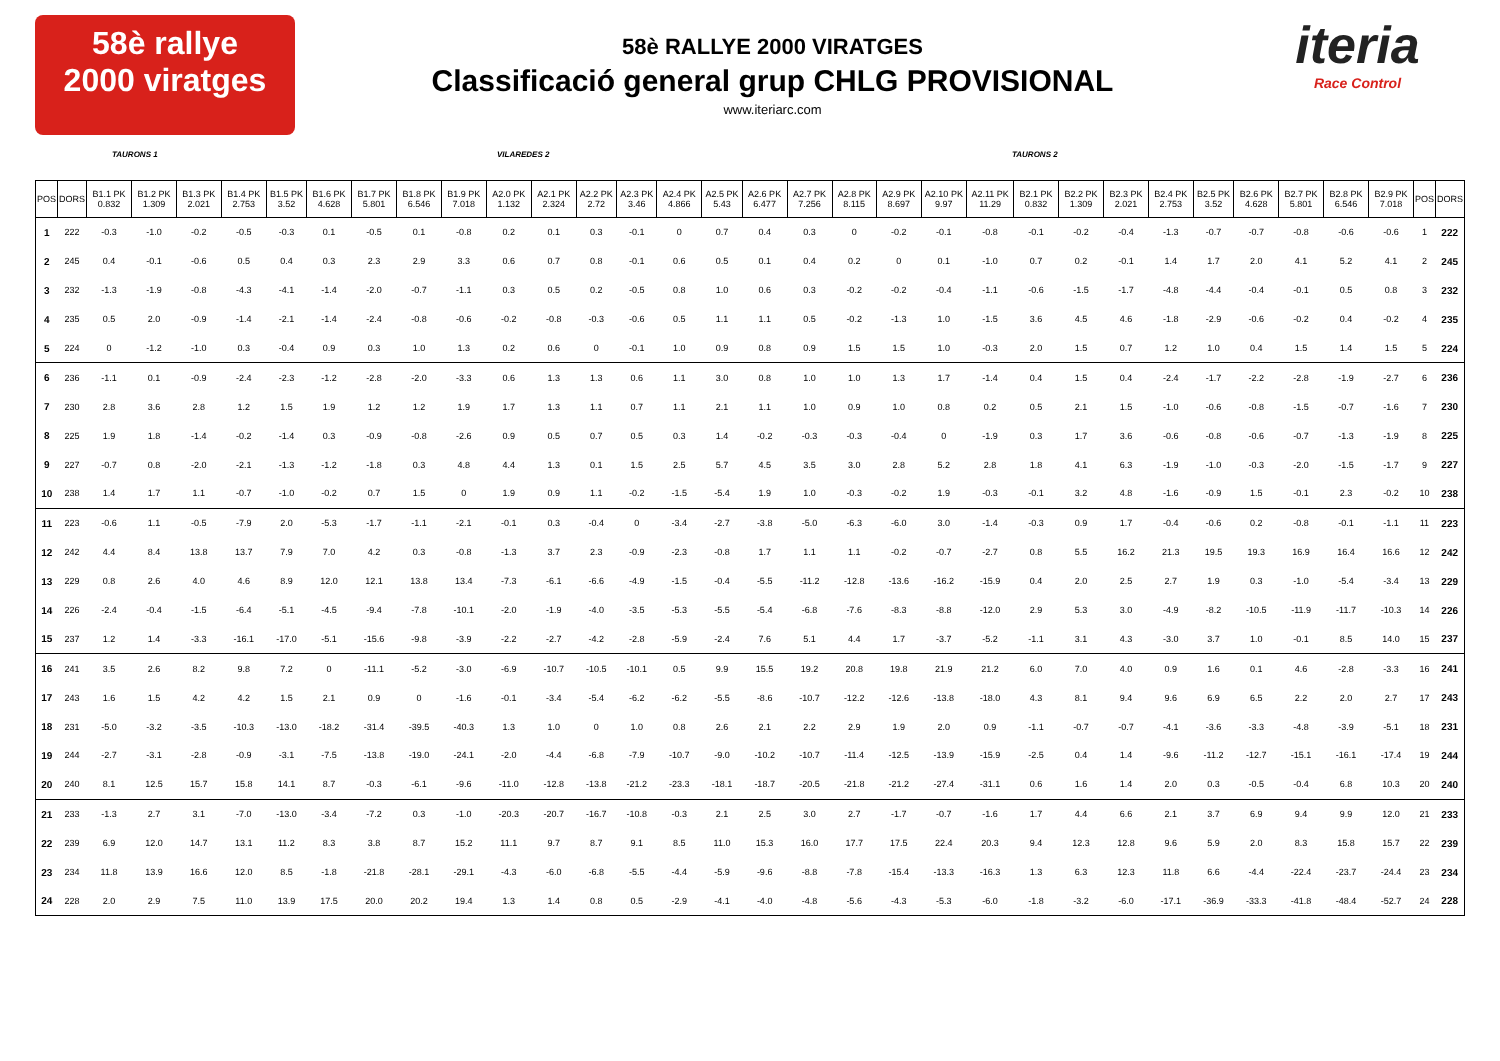58è rallye
2000 viratges
58è RALLYE 2000 VIRATGES
Classificació general grup CHLG PROVISIONAL
www.iteriarc.com
iteria
Race Control
TAURONS 1 VILAREDES 2 TAURONS 2
| POS | DORS | B1.1 PK 0.832 | B1.2 PK 1.309 | B1.3 PK 2.021 | B1.4 PK 2.753 | B1.5 PK 3.52 | B1.6 PK 4.628 | B1.7 PK 5.801 | B1.8 PK 6.546 | B1.9 PK 7.018 | A2.0 PK 1.132 | A2.1 PK 2.324 | A2.2 PK 2.72 | A2.3 PK 3.46 | A2.4 PK 4.866 | A2.5 PK 5.43 | A2.6 PK 6.477 | A2.7 PK 7.256 | A2.8 PK 8.115 | A2.9 PK 8.697 | A2.10 PK 9.97 | A2.11 PK 11.29 | B2.1 PK 0.832 | B2.2 PK 1.309 | B2.3 PK 2.021 | B2.4 PK 2.753 | B2.5 PK 3.52 | B2.6 PK 4.628 | B2.7 PK 5.801 | B2.8 PK 6.546 | B2.9 PK 7.018 | POS | DORS |
| --- | --- | --- | --- | --- | --- | --- | --- | --- | --- | --- | --- | --- | --- | --- | --- | --- | --- | --- | --- | --- | --- | --- | --- | --- | --- | --- | --- | --- | --- | --- | --- | --- | --- |
| 1 | 222 | -0.3 | -1.0 | -0.2 | -0.5 | -0.3 | 0.1 | -0.5 | 0.1 | -0.8 | 0.2 | 0.1 | 0.3 | -0.1 | 0 | 0.7 | 0.4 | 0.3 | 0 | -0.2 | -0.1 | -0.8 | -0.1 | -0.2 | -0.4 | -1.3 | -0.7 | -0.7 | -0.8 | -0.6 | -0.6 | 1 | 222 |
| 2 | 245 | 0.4 | -0.1 | -0.6 | 0.5 | 0.4 | 0.3 | 2.3 | 2.9 | 3.3 | 0.6 | 0.7 | 0.8 | -0.1 | 0.6 | 0.5 | 0.1 | 0.4 | 0.2 | 0 | 0.1 | -1.0 | 0.7 | 0.2 | -0.1 | 1.4 | 1.7 | 2.0 | 4.1 | 5.2 | 4.1 | 2 | 245 |
| 3 | 232 | -1.3 | -1.9 | -0.8 | -4.3 | -4.1 | -1.4 | -2.0 | -0.7 | -1.1 | 0.3 | 0.5 | 0.2 | -0.5 | 0.8 | 1.0 | 0.6 | 0.3 | -0.2 | -0.2 | -0.4 | -1.1 | -0.6 | -1.5 | -1.7 | -4.8 | -4.4 | -0.4 | -0.1 | 0.5 | 0.8 | 3 | 232 |
| 4 | 235 | 0.5 | 2.0 | -0.9 | -1.4 | -2.1 | -1.4 | -2.4 | -0.8 | -0.6 | -0.2 | -0.8 | -0.3 | -0.6 | 0.5 | 1.1 | 1.1 | 0.5 | -0.2 | -1.3 | 1.0 | -1.5 | 3.6 | 4.5 | 4.6 | -1.8 | -2.9 | -0.6 | -0.2 | 0.4 | -0.2 | 4 | 235 |
| 5 | 224 | 0 | -1.2 | -1.0 | 0.3 | -0.4 | 0.9 | 0.3 | 1.0 | 1.3 | 0.2 | 0.6 | 0 | -0.1 | 1.0 | 0.9 | 0.8 | 0.9 | 1.5 | 1.5 | 1.0 | -0.3 | 2.0 | 1.5 | 0.7 | 1.2 | 1.0 | 0.4 | 1.5 | 1.4 | 1.5 | 5 | 224 |
| 6 | 236 | -1.1 | 0.1 | -0.9 | -2.4 | -2.3 | -1.2 | -2.8 | -2.0 | -3.3 | 0.6 | 1.3 | 1.3 | 0.6 | 1.1 | 3.0 | 0.8 | 1.0 | 1.0 | 1.3 | 1.7 | -1.4 | 0.4 | 1.5 | 0.4 | -2.4 | -1.7 | -2.2 | -2.8 | -1.9 | -2.7 | 6 | 236 |
| 7 | 230 | 2.8 | 3.6 | 2.8 | 1.2 | 1.5 | 1.9 | 1.2 | 1.2 | 1.9 | 1.7 | 1.3 | 1.1 | 0.7 | 1.1 | 2.1 | 1.1 | 1.0 | 0.9 | 1.0 | 0.8 | 0.2 | 0.5 | 2.1 | 1.5 | -1.0 | -0.6 | -0.8 | -1.5 | -0.7 | -1.6 | 7 | 230 |
| 8 | 225 | 1.9 | 1.8 | -1.4 | -0.2 | -1.4 | 0.3 | -0.9 | -0.8 | -2.6 | 0.9 | 0.5 | 0.7 | 0.5 | 0.3 | 1.4 | -0.2 | -0.3 | -0.3 | -0.4 | 0 | -1.9 | 0.3 | 1.7 | 3.6 | -0.6 | -0.8 | -0.6 | -0.7 | -1.3 | -1.9 | 8 | 225 |
| 9 | 227 | -0.7 | 0.8 | -2.0 | -2.1 | -1.3 | -1.2 | -1.8 | 0.3 | 4.8 | 4.4 | 1.3 | 0.1 | 1.5 | 2.5 | 5.7 | 4.5 | 3.5 | 3.0 | 2.8 | 5.2 | 2.8 | 1.8 | 4.1 | 6.3 | -1.9 | -1.0 | -0.3 | -2.0 | -1.5 | -1.7 | 9 | 227 |
| 10 | 238 | 1.4 | 1.7 | 1.1 | -0.7 | -1.0 | -0.2 | 0.7 | 1.5 | 0 | 1.9 | 0.9 | 1.1 | -0.2 | -1.5 | -5.4 | 1.9 | 1.0 | -0.3 | -0.2 | 1.9 | -0.3 | -0.1 | 3.2 | 4.8 | -1.6 | -0.9 | 1.5 | -0.1 | 2.3 | -0.2 | 10 | 238 |
| 11 | 223 | -0.6 | 1.1 | -0.5 | -7.9 | 2.0 | -5.3 | -1.7 | -1.1 | -2.1 | -0.1 | 0.3 | -0.4 | 0 | -3.4 | -2.7 | -3.8 | -5.0 | -6.3 | -6.0 | 3.0 | -1.4 | -0.3 | 0.9 | 1.7 | -0.4 | -0.6 | 0.2 | -0.8 | -0.1 | -1.1 | 11 | 223 |
| 12 | 242 | 4.4 | 8.4 | 13.8 | 13.7 | 7.9 | 7.0 | 4.2 | 0.3 | -0.8 | -1.3 | 3.7 | 2.3 | -0.9 | -2.3 | -0.8 | 1.7 | 1.1 | 1.1 | -0.2 | -0.7 | -2.7 | 0.8 | 5.5 | 16.2 | 21.3 | 19.5 | 19.3 | 16.9 | 16.4 | 16.6 | 12 | 242 |
| 13 | 229 | 0.8 | 2.6 | 4.0 | 4.6 | 8.9 | 12.0 | 12.1 | 13.8 | 13.4 | -7.3 | -6.1 | -6.6 | -4.9 | -1.5 | -0.4 | -5.5 | -11.2 | -12.8 | -13.6 | -16.2 | -15.9 | 0.4 | 2.0 | 2.5 | 2.7 | 1.9 | 0.3 | -1.0 | -5.4 | -3.4 | 13 | 229 |
| 14 | 226 | -2.4 | -0.4 | -1.5 | -6.4 | -5.1 | -4.5 | -9.4 | -7.8 | -10.1 | -2.0 | -1.9 | -4.0 | -3.5 | -5.3 | -5.5 | -5.4 | -6.8 | -7.6 | -8.3 | -8.8 | -12.0 | 2.9 | 5.3 | 3.0 | -4.9 | -8.2 | -10.5 | -11.9 | -11.7 | -10.3 | 14 | 226 |
| 15 | 237 | 1.2 | 1.4 | -3.3 | -16.1 | -17.0 | -5.1 | -15.6 | -9.8 | -3.9 | -2.2 | -2.7 | -4.2 | -2.8 | -5.9 | -2.4 | 7.6 | 5.1 | 4.4 | 1.7 | -3.7 | -5.2 | -1.1 | 3.1 | 4.3 | -3.0 | 3.7 | 1.0 | -0.1 | 8.5 | 14.0 | 15 | 237 |
| 16 | 241 | 3.5 | 2.6 | 8.2 | 9.8 | 7.2 | 0 | -11.1 | -5.2 | -3.0 | -6.9 | -10.7 | -10.5 | -10.1 | 0.5 | 9.9 | 15.5 | 19.2 | 20.8 | 19.8 | 21.9 | 21.2 | 6.0 | 7.0 | 4.0 | 0.9 | 1.6 | 0.1 | 4.6 | -2.8 | -3.3 | 16 | 241 |
| 17 | 243 | 1.6 | 1.5 | 4.2 | 4.2 | 1.5 | 2.1 | 0.9 | 0 | -1.6 | -0.1 | -3.4 | -5.4 | -6.2 | -6.2 | -5.5 | -8.6 | -10.7 | -12.2 | -12.6 | -13.8 | -18.0 | 4.3 | 8.1 | 9.4 | 9.6 | 6.9 | 6.5 | 2.2 | 2.0 | 2.7 | 17 | 243 |
| 18 | 231 | -5.0 | -3.2 | -3.5 | -10.3 | -13.0 | -18.2 | -31.4 | -39.5 | -40.3 | 1.3 | 1.0 | 0 | 1.0 | 0.8 | 2.6 | 2.1 | 2.2 | 2.9 | 1.9 | 2.0 | 0.9 | -1.1 | -0.7 | -0.7 | -4.1 | -3.6 | -3.3 | -4.8 | -3.9 | -5.1 | 18 | 231 |
| 19 | 244 | -2.7 | -3.1 | -2.8 | -0.9 | -3.1 | -7.5 | -13.8 | -19.0 | -24.1 | -2.0 | -4.4 | -6.8 | -7.9 | -10.7 | -9.0 | -10.2 | -10.7 | -11.4 | -12.5 | -13.9 | -15.9 | -2.5 | 0.4 | 1.4 | -9.6 | -11.2 | -12.7 | -15.1 | -16.1 | -17.4 | 19 | 244 |
| 20 | 240 | 8.1 | 12.5 | 15.7 | 15.8 | 14.1 | 8.7 | -0.3 | -6.1 | -9.6 | -11.0 | -12.8 | -13.8 | -21.2 | -23.3 | -18.1 | -18.7 | -20.5 | -21.8 | -21.2 | -27.4 | -31.1 | 0.6 | 1.6 | 1.4 | 2.0 | 0.3 | -0.5 | -0.4 | 6.8 | 10.3 | 20 | 240 |
| 21 | 233 | -1.3 | 2.7 | 3.1 | -7.0 | -13.0 | -3.4 | -7.2 | 0.3 | -1.0 | -20.3 | -20.7 | -16.7 | -10.8 | -0.3 | 2.1 | 2.5 | 3.0 | 2.7 | -1.7 | -0.7 | -1.6 | 1.7 | 4.4 | 6.6 | 2.1 | 3.7 | 6.9 | 9.4 | 9.9 | 12.0 | 21 | 233 |
| 22 | 239 | 6.9 | 12.0 | 14.7 | 13.1 | 11.2 | 8.3 | 3.8 | 8.7 | 15.2 | 11.1 | 9.7 | 8.7 | 9.1 | 8.5 | 11.0 | 15.3 | 16.0 | 17.7 | 17.5 | 22.4 | 20.3 | 9.4 | 12.3 | 12.8 | 9.6 | 5.9 | 2.0 | 8.3 | 15.8 | 15.7 | 22 | 239 |
| 23 | 234 | 11.8 | 13.9 | 16.6 | 12.0 | 8.5 | -1.8 | -21.8 | -28.1 | -29.1 | -4.3 | -6.0 | -6.8 | -5.5 | -4.4 | -5.9 | -9.6 | -8.8 | -7.8 | -15.4 | -13.3 | -16.3 | 1.3 | 6.3 | 12.3 | 11.8 | 6.6 | -4.4 | -22.4 | -23.7 | -24.4 | 23 | 234 |
| 24 | 228 | 2.0 | 2.9 | 7.5 | 11.0 | 13.9 | 17.5 | 20.0 | 20.2 | 19.4 | 1.3 | 1.4 | 0.8 | 0.5 | -2.9 | -4.1 | -4.0 | -4.8 | -5.6 | -4.3 | -5.3 | -6.0 | -1.8 | -3.2 | -6.0 | -17.1 | -36.9 | -33.3 | -41.8 | -48.4 | -52.7 | 24 | 228 |